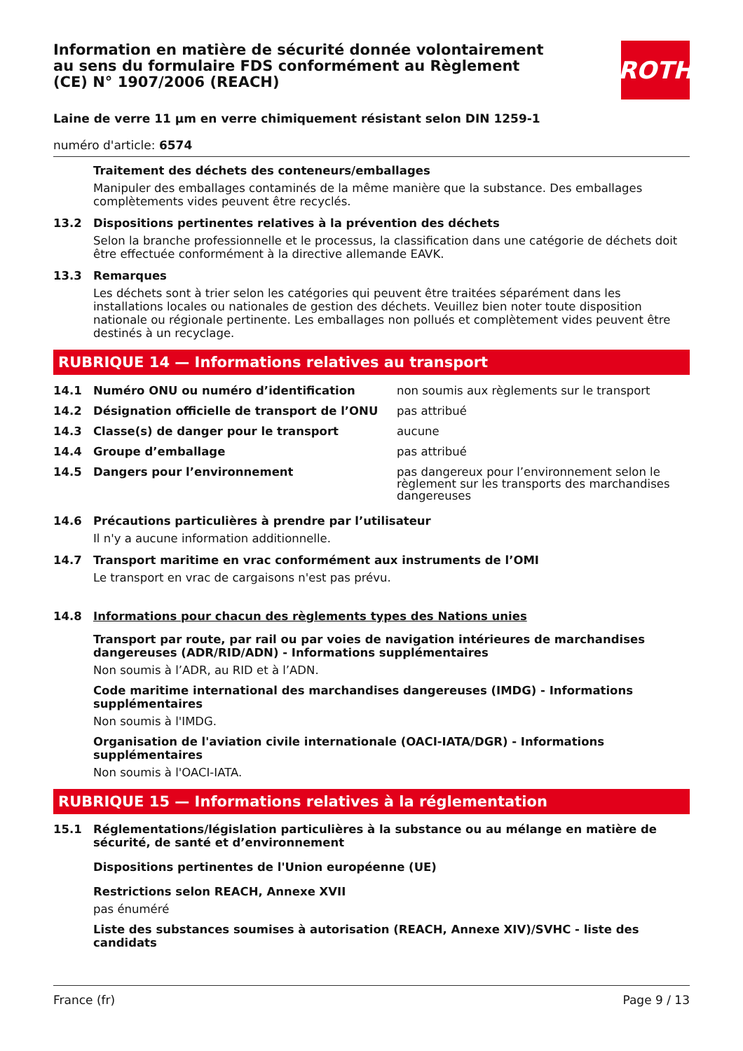Information en matière de sécurité donnée volontairement au sens du formulaire FDS conformément au Règlement (CE) N° 1907/2006 (REACH)
ROTH
Laine de verre 11 µm en verre chimiquement résistant selon DIN 1259-1
numéro d'article: 6574
Traitement des déchets des conteneurs/emballages
Manipuler des emballages contaminés de la même manière que la substance. Des emballages complètements vides peuvent être recyclés.
13.2 Dispositions pertinentes relatives à la prévention des déchets
Selon la branche professionnelle et le processus, la classification dans une catégorie de déchets doit être effectuée conformément à la directive allemande EAVK.
13.3 Remarques
Les déchets sont à trier selon les catégories qui peuvent être traitées séparément dans les installations locales ou nationales de gestion des déchets. Veuillez bien noter toute disposition nationale ou régionale pertinente. Les emballages non pollués et complètement vides peuvent être destinés à un recyclage.
RUBRIQUE 14 — Informations relatives au transport
| 14.1 | Numéro ONU ou numéro d’identification | non soumis aux règlements sur le transport |
| 14.2 | Désignation officielle de transport de l’ONU | pas attribué |
| 14.3 | Classe(s) de danger pour le transport | aucune |
| 14.4 | Groupe d’emballage | pas attribué |
| 14.5 | Dangers pour l’environnement | pas dangereux pour l’environnement selon le règlement sur les transports des marchandises dangereuses |
14.6 Précautions particulières à prendre par l’utilisateur
Il n'y a aucune information additionnelle.
14.7 Transport maritime en vrac conformément aux instruments de l’OMI
Le transport en vrac de cargaisons n'est pas prévu.
14.8 Informations pour chacun des règlements types des Nations unies
Transport par route, par rail ou par voies de navigation intérieures de marchandises dangereuses (ADR/RID/ADN) - Informations supplémentaires
Non soumis à l’ADR, au RID et à l’ADN.
Code maritime international des marchandises dangereuses (IMDG) - Informations supplémentaires
Non soumis à l'IMDG.
Organisation de l'aviation civile internationale (OACI-IATA/DGR) - Informations supplémentaires
Non soumis à l'OACI-IATA.
RUBRIQUE 15 — Informations relatives à la réglementation
15.1 Réglementations/législation particulières à la substance ou au mélange en matière de sécurité, de santé et d’environnement
Dispositions pertinentes de l'Union européenne (UE)
Restrictions selon REACH, Annexe XVII
pas énuméré
Liste des substances soumises à autorisation (REACH, Annexe XIV)/SVHC - liste des candidats
France (fr) Page 9 / 13